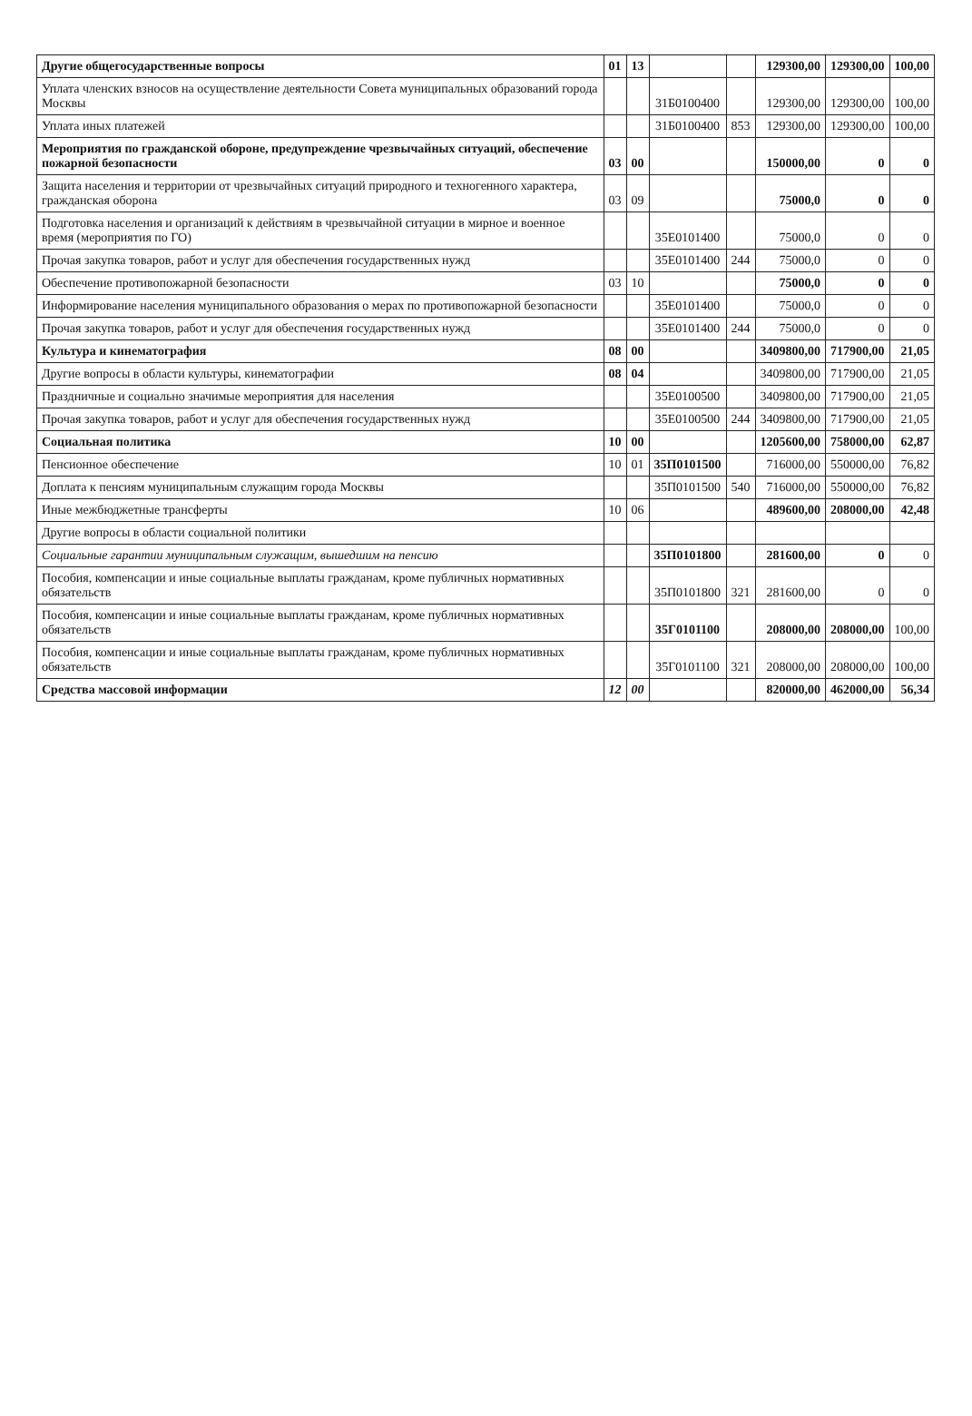| Другие общегосударственные вопросы | 01 | 13 | | | 129300,00 | 129300,00 | 100,00 |
| Уплата членских взносов на осуществление деятельности Совета муниципальных образований города Москвы | | | 31Б0100400 | | 129300,00 | 129300,00 | 100,00 |
| Уплата иных платежей | | | 31Б0100400 | 853 | 129300,00 | 129300,00 | 100,00 |
| Мероприятия по гражданской обороне, предупреждение чрезвычайных ситуаций, обеспечение пожарной безопасности | 03 | 00 | | | 150000,00 | 0 | 0 |
| Защита населения и территории от чрезвычайных ситуаций природного и техногенного характера, гражданская оборона | 03 | 09 | | | 75000,0 | 0 | 0 |
| Подготовка населения и организаций к действиям в чрезвычайной ситуации в мирное и военное время (мероприятия по ГО) | | | 35Е0101400 | | 75000,0 | 0 | 0 |
| Прочая закупка товаров, работ и услуг для обеспечения государственных нужд | | | 35Е0101400 | 244 | 75000,0 | 0 | 0 |
| Обеспечение противопожарной безопасности | 03 | 10 | | | 75000,0 | 0 | 0 |
| Информирование населения муниципального образования о мерах по противопожарной безопасности | | | 35Е0101400 | | 75000,0 | 0 | 0 |
| Прочая закупка товаров, работ и услуг для обеспечения государственных нужд | | | 35Е0101400 | 244 | 75000,0 | 0 | 0 |
| Культура и кинематография | 08 | 00 | | | 3409800,00 | 717900,00 | 21,05 |
| Другие вопросы в области культуры, кинематографии | 08 | 04 | | | 3409800,00 | 717900,00 | 21,05 |
| Праздничные и социально значимые мероприятия для населения | | | 35Е0100500 | | 3409800,00 | 717900,00 | 21,05 |
| Прочая закупка товаров, работ и услуг для обеспечения государственных нужд | | | 35Е0100500 | 244 | 3409800,00 | 717900,00 | 21,05 |
| Социальная политика | 10 | 00 | | | 1205600,00 | 758000,00 | 62,87 |
| Пенсионное обеспечение | 10 | 01 | 35П0101500 | | 716000,00 | 550000,00 | 76,82 |
| Доплата к пенсиям муниципальным служащим города Москвы | | | 35П0101500 | 540 | 716000,00 | 550000,00 | 76,82 |
| Иные межбюджетные трансферты | 10 | 06 | | | 489600,00 | 208000,00 | 42,48 |
| Другие вопросы в области социальной политики | | | | | | | |
| Социальные гарантии муниципальным служащим, вышедшим на пенсию | | | 35П0101800 | | 281600,00 | 0 | 0 |
| Пособия, компенсации и иные социальные выплаты гражданам, кроме публичных нормативных обязательств | | | 35П0101800 | 321 | 281600,00 | 0 | 0 |
| Пособия, компенсации и иные социальные выплаты гражданам, кроме публичных нормативных обязательств | | | 35Г0101100 | | 208000,00 | 208000,00 | 100,00 |
| Пособия, компенсации и иные социальные выплаты гражданам, кроме публичных нормативных обязательств | | | 35Г0101100 | 321 | 208000,00 | 208000,00 | 100,00 |
| Средства массовой информации | 12 | 00 | | | 820000,00 | 462000,00 | 56,34 |